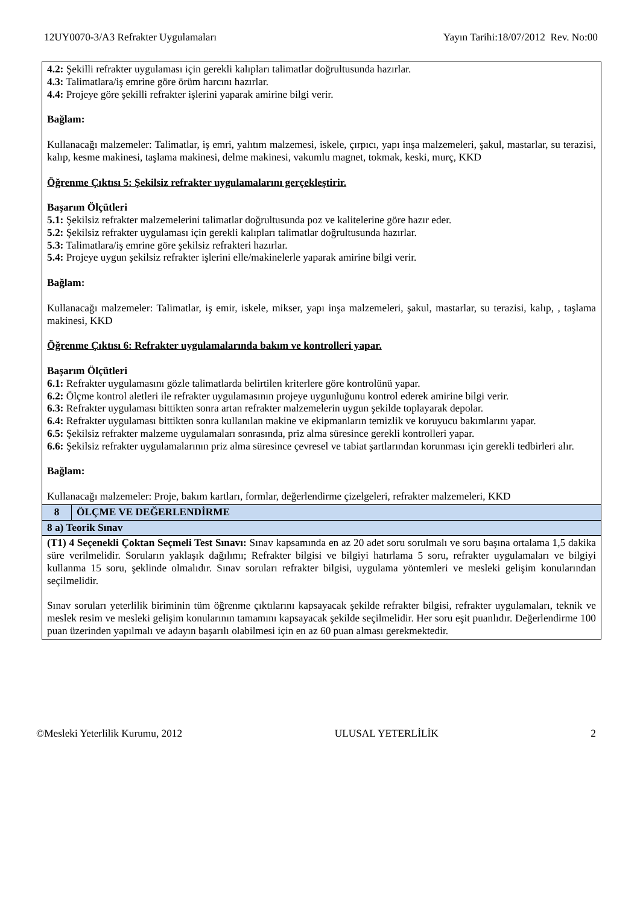12UY0070-3/A3 Refrakter Uygulamaları Yayın Tarihi:18/07/2012 Rev. No:00
| 4.2: Şekilli refrakter uygulaması için gerekli kalıpları talimatlar doğrultusunda hazırlar. 4.3: Talimatlara/iş emrine göre örüm harcını hazırlar. 4.4: Projeye göre şekilli refrakter işlerini yaparak amirine bilgi verir. Bağlam: Kullanacağı malzemeler: Talimatlar, iş emri, yalıtım malzemesi, iskele, çırpıcı, yapı inşa malzemeleri, şakul, mastarlar, su terazisi, kalıp, kesme makinesi, taşlama makinesi, delme makinesi, vakumlu magnet, tokmak, keski, murç, KKD Öğrenme Çıktısı 5: Şekilsiz refrakter uygulamalarını gerçekleştirir. Başarım Ölçütleri 5.1: Şekilsiz refrakter malzemelerini talimatlar doğrultusunda poz ve kalitelerine göre hazır eder. 5.2: Şekilsiz refrakter uygulaması için gerekli kalıpları talimatlar doğrultusunda hazırlar. 5.3: Talimatlara/iş emrine göre şekilsiz refrakteri hazırlar. 5.4: Projeye uygun şekilsiz refrakter işlerini elle/makinelerle yaparak amirine bilgi verir. Bağlam: Kullanacağı malzemeler: Talimatlar, iş emir, iskele, mikser, yapı inşa malzemeleri, şakul, mastarlar, su terazisi, kalıp, , taşlama makinesi, KKD Öğrenme Çıktısı 6: Refrakter uygulamalarında bakım ve kontrolleri yapar. Başarım Ölçütleri 6.1: Refrakter uygulamasını gözle talimatlarda belirtilen kriterlere göre kontrolünü yapar. 6.2: Ölçme kontrol aletleri ile refrakter uygulamasının projeye uygunluğunu kontrol ederek amirine bilgi verir. 6.3: Refrakter uygulaması bittikten sonra artan refrakter malzemelerin uygun şekilde toplayarak depolar. 6.4: Refrakter uygulaması bittikten sonra kullanılan makine ve ekipmanların temizlik ve koruyucu bakımlarını yapar. 6.5: Şekilsiz refrakter malzeme uygulamaları sonrasında, priz alma süresince gerekli kontrolleri yapar. 6.6: Şekilsiz refrakter uygulamalarının priz alma süresince çevresel ve tabiat şartlarından korunması için gerekli tedbirleri alır. Bağlam: Kullanacağı malzemeler: Proje, bakım kartları, formlar, değerlendirme çizelgeleri, refrakter malzemeleri, KKD | |
| 8 | ÖLÇME VE DEĞERLENDİRME |
| 8 a) Teorik Sınav | |
| (T1) 4 Seçenekli Çoktan Seçmeli Test Sınavı: Sınav kapsamında en az 20 adet soru sorulmalı ve soru başına ortalama 1,5 dakika süre verilmelidir. Soruların yaklaşık dağılımı; Refrakter bilgisi ve bilgiyi hatırlama 5 soru, refrakter uygulamaları ve bilgiyi kullanma 15 soru, şeklinde olmalıdır. Sınav soruları refrakter bilgisi, uygulama yöntemleri ve mesleki gelişim konularından seçilmelidir. Sınav soruları yeterlilik biriminin tüm öğrenme çıktılarını kapsayacak şekilde refrakter bilgisi, refrakter uygulamaları, teknik ve meslek resim ve mesleki gelişim konularının tamamını kapsayacak şekilde seçilmelidir. Her soru eşit puanlıdır. Değerlendirme 100 puan üzerinden yapılmalı ve adayın başarılı olabilmesi için en az 60 puan alması gerekmektedir. | |
©Mesleki Yeterlilik Kurumu, 2012 ULUSAL YETERLİLİK 2